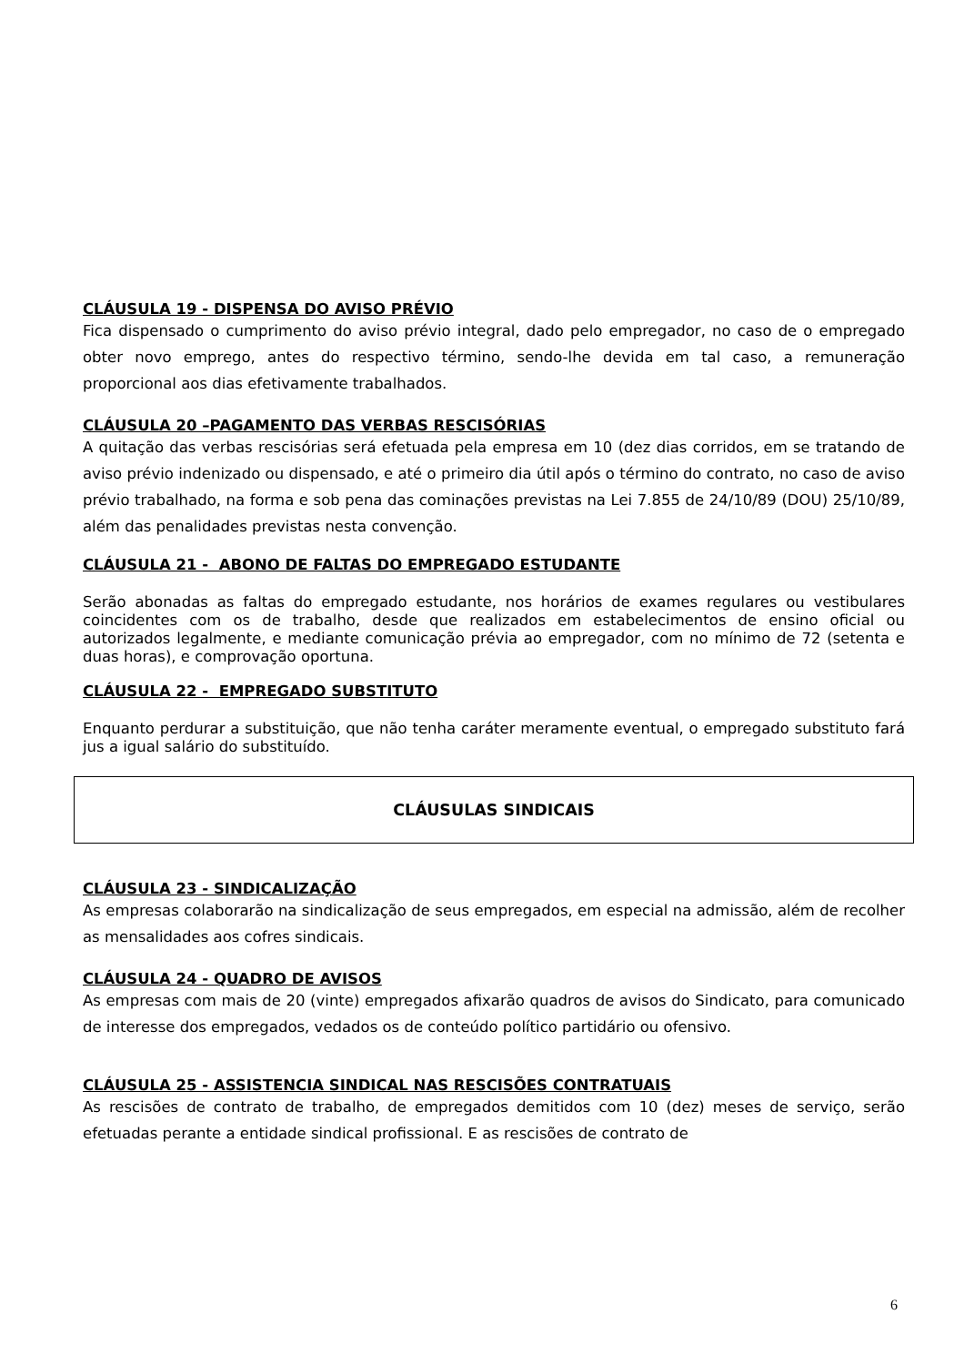CLÁUSULA 19 - DISPENSA DO AVISO PRÉVIO
Fica dispensado o cumprimento do aviso prévio integral, dado pelo empregador, no caso de o empregado obter novo emprego, antes do respectivo término, sendo-lhe devida em tal caso, a remuneração proporcional aos dias efetivamente trabalhados.
CLÁUSULA 20 –PAGAMENTO DAS VERBAS RESCISÓRIAS
A quitação das verbas rescisórias será efetuada pela empresa em 10 (dez dias corridos, em se tratando de aviso prévio indenizado ou dispensado, e até o primeiro dia útil após o término do contrato, no caso de aviso prévio trabalhado, na forma e sob pena das cominações previstas na Lei 7.855 de 24/10/89 (DOU) 25/10/89, além das penalidades previstas nesta convenção.
CLÁUSULA 21 - ABONO DE FALTAS DO EMPREGADO ESTUDANTE
Serão abonadas as faltas do empregado estudante, nos horários de exames regulares ou vestibulares coincidentes com os de trabalho, desde que realizados em estabelecimentos de ensino oficial ou autorizados legalmente, e mediante comunicação prévia ao empregador, com no mínimo de 72 (setenta e duas horas), e comprovação oportuna.
CLÁUSULA 22 - EMPREGADO SUBSTITUTO
Enquanto perdurar a substituição, que não tenha caráter meramente eventual, o empregado substituto fará jus a igual salário do substituído.
CLÁUSULAS SINDICAIS
CLÁUSULA 23 - SINDICALIZAÇÃO
As empresas colaborarão na sindicalização de seus empregados, em especial na admissão, além de recolher as mensalidades aos cofres sindicais.
CLÁUSULA 24 - QUADRO DE AVISOS
As empresas com mais de 20 (vinte) empregados afixarão quadros de avisos do Sindicato, para comunicado de interesse dos empregados, vedados os de conteúdo político partidário ou ofensivo.
CLÁUSULA 25 - ASSISTENCIA SINDICAL NAS RESCISÕES CONTRATUAIS
As rescisões de contrato de trabalho, de empregados demitidos com 10 (dez) meses de serviço, serão efetuadas perante a entidade sindical profissional. E as rescisões de contrato de
6